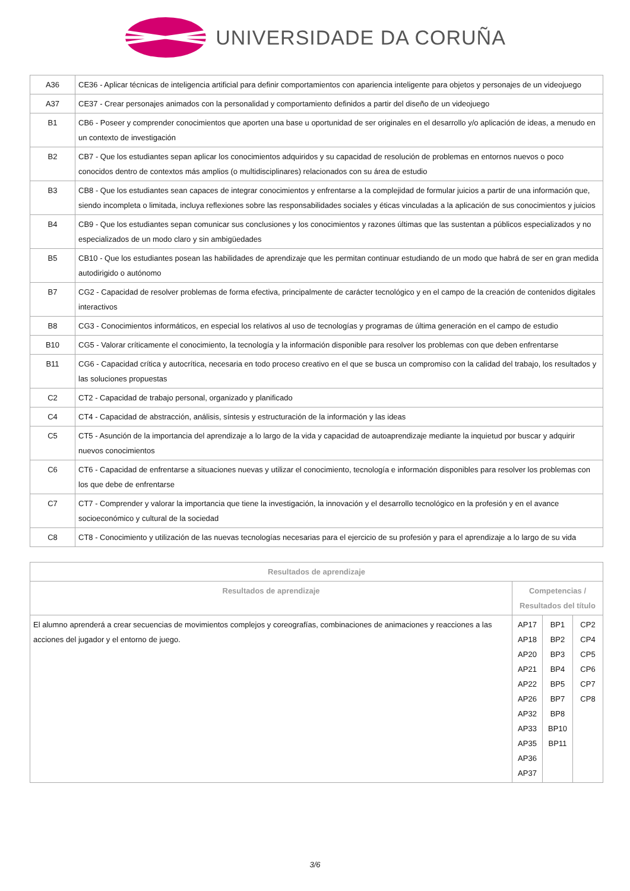UNIVERSIDADE DA CORUÑA
| A36 | CE36 - Aplicar técnicas de inteligencia artificial para definir comportamientos con apariencia inteligente para objetos y personajes de un videojuego |
| A37 | CE37 - Crear personajes animados con la personalidad y comportamiento definidos a partir del diseño de un videojuego |
| B1 | CB6 - Poseer y comprender conocimientos que aporten una base u oportunidad de ser originales en el desarrollo y/o aplicación de ideas, a menudo en un contexto de investigación |
| B2 | CB7 - Que los estudiantes sepan aplicar los conocimientos adquiridos y su capacidad de resolución de problemas en entornos nuevos o poco conocidos dentro de contextos más amplios (o multidisciplinares) relacionados con su área de estudio |
| B3 | CB8 - Que los estudiantes sean capaces de integrar conocimientos y enfrentarse a la complejidad de formular juicios a partir de una información que, siendo incompleta o limitada, incluya reflexiones sobre las responsabilidades sociales y éticas vinculadas a la aplicación de sus conocimientos y juicios |
| B4 | CB9 - Que los estudiantes sepan comunicar sus conclusiones y los conocimientos y razones últimas que las sustentan a públicos especializados y no especializados de un modo claro y sin ambigüedades |
| B5 | CB10 - Que los estudiantes posean las habilidades de aprendizaje que les permitan continuar estudiando de un modo que habrá de ser en gran medida autodirigido o autónomo |
| B7 | CG2 - Capacidad de resolver problemas de forma efectiva, principalmente de carácter tecnológico y en el campo de la creación de contenidos digitales interactivos |
| B8 | CG3 - Conocimientos informáticos, en especial los relativos al uso de tecnologías y programas de última generación en el campo de estudio |
| B10 | CG5 - Valorar críticamente el conocimiento, la tecnología y la información disponible para resolver los problemas con que deben enfrentarse |
| B11 | CG6 - Capacidad crítica y autocrítica, necesaria en todo proceso creativo en el que se busca un compromiso con la calidad del trabajo, los resultados y las soluciones propuestas |
| C2 | CT2 - Capacidad de trabajo personal, organizado y planificado |
| C4 | CT4 - Capacidad de abstracción, análisis, síntesis y estructuración de la información y las ideas |
| C5 | CT5 - Asunción de la importancia del aprendizaje a lo largo de la vida y capacidad de autoaprendizaje mediante la inquietud por buscar y adquirir nuevos conocimientos |
| C6 | CT6 - Capacidad de enfrentarse a situaciones nuevas y utilizar el conocimiento, tecnología e información disponibles para resolver los problemas con los que debe de enfrentarse |
| C7 | CT7 - Comprender y valorar la importancia que tiene la investigación, la innovación y el desarrollo tecnológico en la profesión y en el avance socioeconómico y cultural de la sociedad |
| C8 | CT8 - Conocimiento y utilización de las nuevas tecnologías necesarias para el ejercicio de su profesión y para el aprendizaje a lo largo de su vida |
| Resultados de aprendizaje | | | |
| --- | --- | --- | --- |
| Resultados de aprendizaje | Competencias / Resultados del título | | |
| El alumno aprenderá a crear secuencias de movimientos complejos y coreografías, combinaciones de animaciones y reacciones a las acciones del jugador y el entorno de juego. | AP17 AP18 AP20 AP21 AP22 AP26 AP32 AP33 AP35 AP36 AP37 | BP1 BP2 BP3 BP4 BP5 BP7 BP8 BP10 BP11 | CP2 CP4 CP5 CP6 CP7 CP8 |
3/6